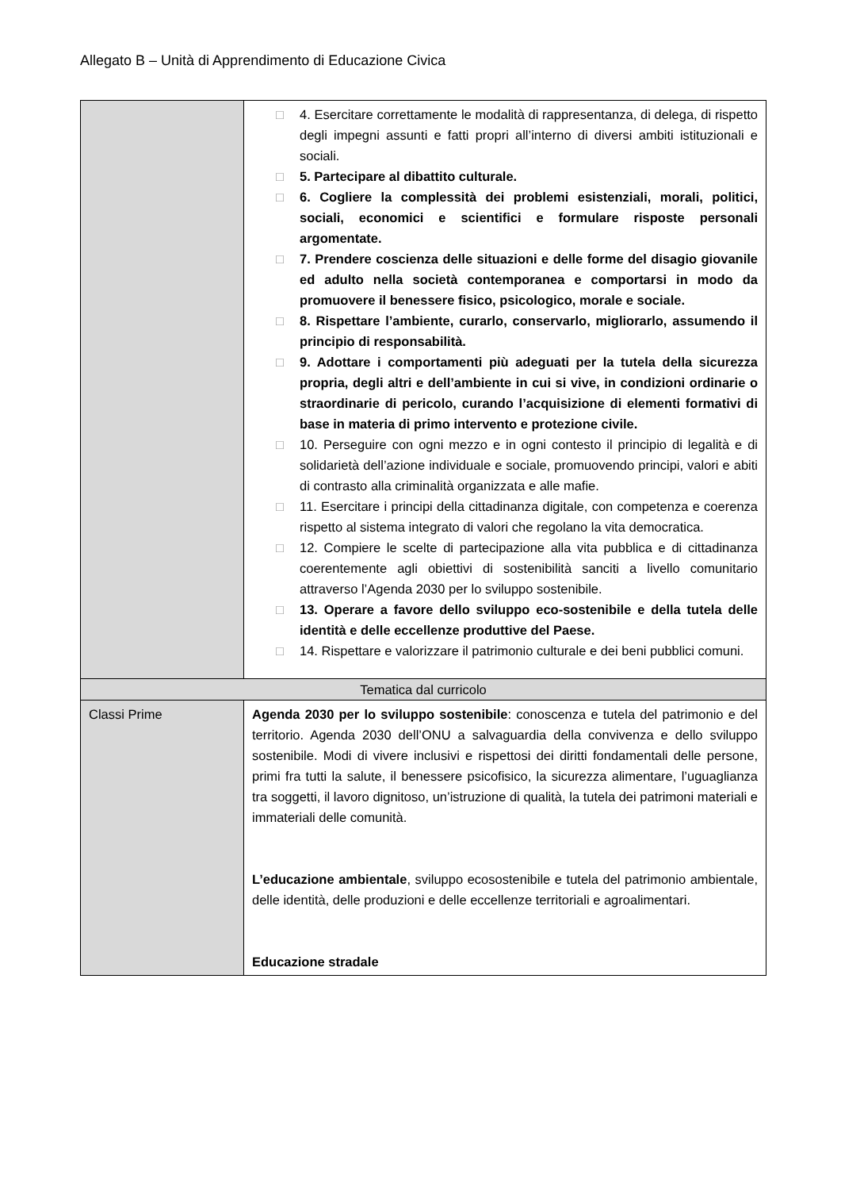Allegato B – Unità di Apprendimento di Educazione Civica
| | □ 4. Esercitare correttamente le modalità di rappresentanza, di delega, di rispetto degli impegni assunti e fatti propri all’interno di diversi ambiti istituzionali e sociali. □ 5. Partecipare al dibattito culturale. □ 6. Cogliere la complessità dei problemi esistenziali, morali, politici, sociali, economici e scientifici e formulare risposte personali argomentate. □ 7. Prendere coscienza delle situazioni e delle forme del disagio giovanile ed adulto nella società contemporanea e comportarsi in modo da promuovere il benessere fisico, psicologico, morale e sociale. □ 8. Rispettare l’ambiente, curarlo, conservarlo, migliorarlo, assumendo il principio di responsabilità. □ 9. Adottare i comportamenti più adeguati per la tutela della sicurezza propria, degli altri e dell’ambiente in cui si vive, in condizioni ordinarie o straordinarie di pericolo, curando l’acquisizione di elementi formativi di base in materia di primo intervento e protezione civile. □ 10. Perseguire con ogni mezzo e in ogni contesto il principio di legalità e di solidarietà dell’azione individuale e sociale, promuovendo principi, valori e abiti di contrasto alla criminalità organizzata e alle mafie. □ 11. Esercitare i principi della cittadinanza digitale, con competenza e coerenza rispetto al sistema integrato di valori che regolano la vita democratica. □ 12. Compiere le scelte di partecipazione alla vita pubblica e di cittadinanza coerentemente agli obiettivi di sostenibilità sanciti a livello comunitario attraverso l’Agenda 2030 per lo sviluppo sostenibile. □ 13. Operare a favore dello sviluppo eco-sostenibile e della tutela delle identità e delle eccellenze produttive del Paese. □ 14. Rispettare e valorizzare il patrimonio culturale e dei beni pubblici comuni. |
| Tematica dal curricolo | |
| Classi Prime | Agenda 2030 per lo sviluppo sostenibile : conoscenza e tutela del patrimonio e del territorio. Agenda 2030 dell’ONU a salvaguardia della convivenza e dello sviluppo sostenibile. Modi di vivere inclusivi e rispettosi dei diritti fondamentali delle persone, primi fra tutti la salute, il benessere psicofisico, la sicurezza alimentare, l’uguaglianza tra soggetti, il lavoro dignitoso, un’istruzione di qualità, la tutela dei patrimoni materiali e immateriali delle comunità. L’educazione ambientale , sviluppo ecosostenibile e tutela del patrimonio ambientale, delle identità, delle produzioni e delle eccellenze territoriali e agroalimentari. Educazione stradale |